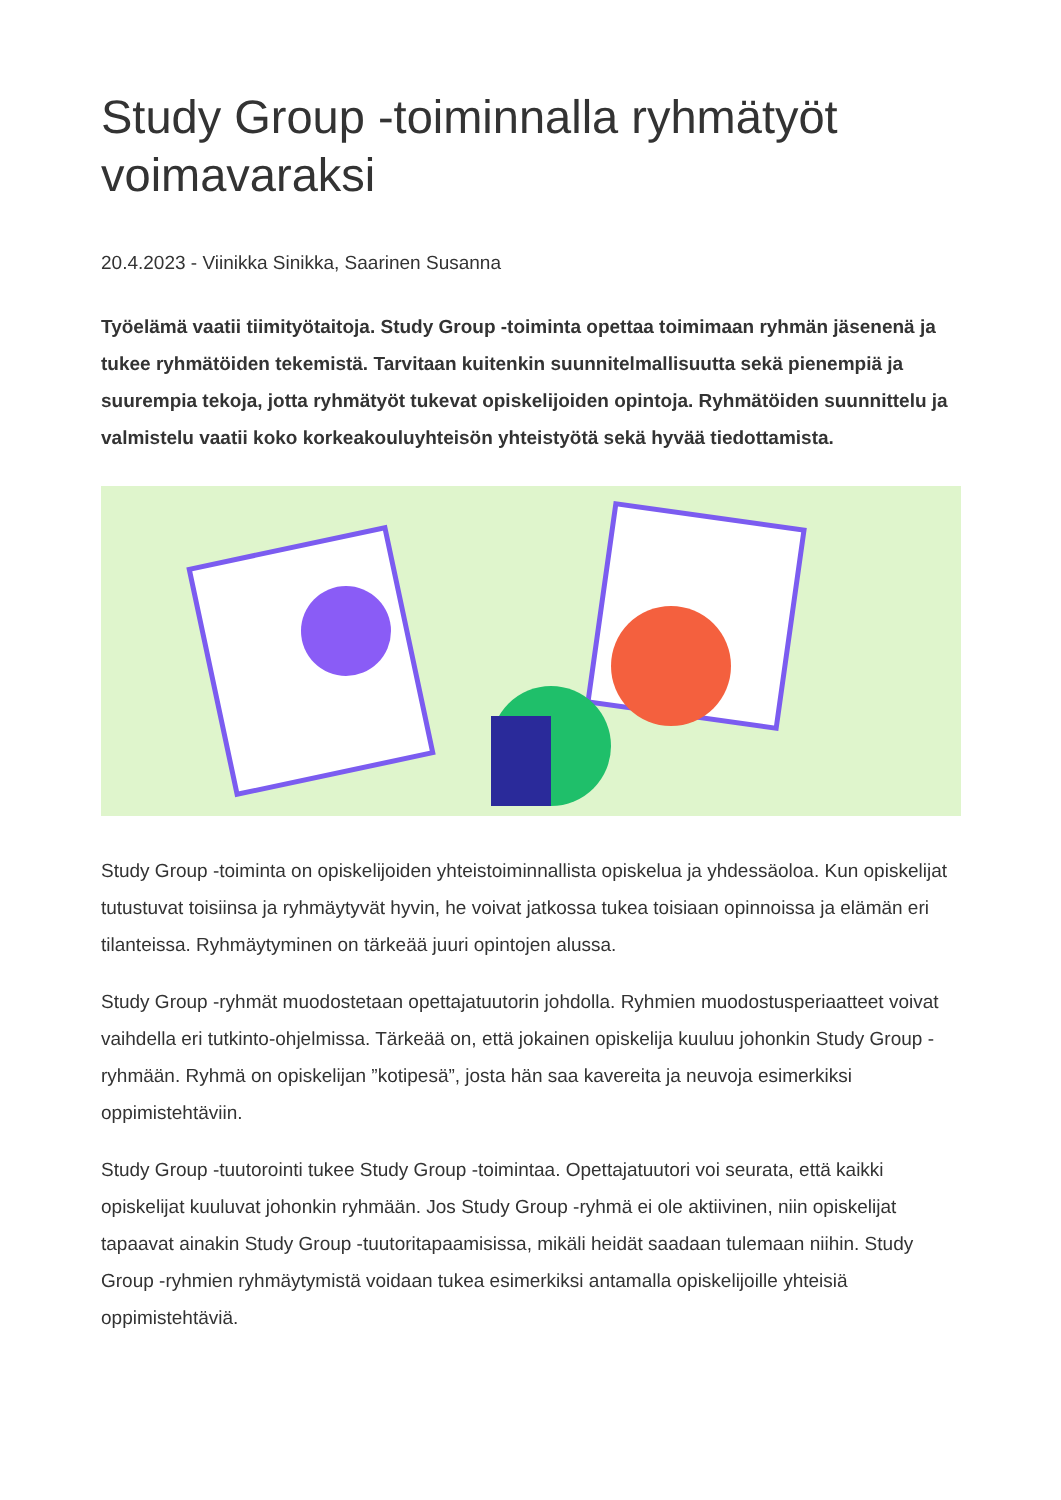Study Group -toiminnalla ryhmätyöt voimavaraksi
20.4.2023 - Viinikka Sinikka, Saarinen Susanna
Työelämä vaatii tiimityötaitoja. Study Group -toiminta opettaa toimimaan ryhmän jäsenenä ja tukee ryhmätöiden tekemistä. Tarvitaan kuitenkin suunnitelmallisuutta sekä pienempiä ja suurempia tekoja, jotta ryhmätyöt tukevat opiskelijoiden opintoja. Ryhmätöiden suunnittelu ja valmistelu vaatii koko korkeakouluyhteisön yhteistyötä sekä hyvää tiedottamista.
Study Group -toiminta on opiskelijoiden yhteistoiminnallista opiskelua ja yhdessäoloa. Kun opiskelijat tutustuvat toisiinsa ja ryhmäytyvät hyvin, he voivat jatkossa tukea toisiaan opinnoissa ja elämän eri tilanteissa. Ryhmäytyminen on tärkeää juuri opintojen alussa.
Study Group -ryhmät muodostetaan opettajatuutorin johdolla. Ryhmien muodostusperiaatteet voivat vaihdella eri tutkinto-ohjelmissa. Tärkeää on, että jokainen opiskelija kuuluu johonkin Study Group -ryhmään. Ryhmä on opiskelijan ”kotipesä”, josta hän saa kavereita ja neuvoja esimerkiksi oppimistehtäviin.
Study Group -tuutorointi tukee Study Group -toimintaa. Opettajatuutori voi seurata, että kaikki opiskelijat kuuluvat johonkin ryhmään. Jos Study Group -ryhmä ei ole aktiivinen, niin opiskelijat tapaavat ainakin Study Group -tuutoritapaamisissa, mikäli heidät saadaan tulemaan niihin. Study Group -ryhmien ryhmäytymistä voidaan tukea esimerkiksi antamalla opiskelijoille yhteisiä oppimistehtäviä.